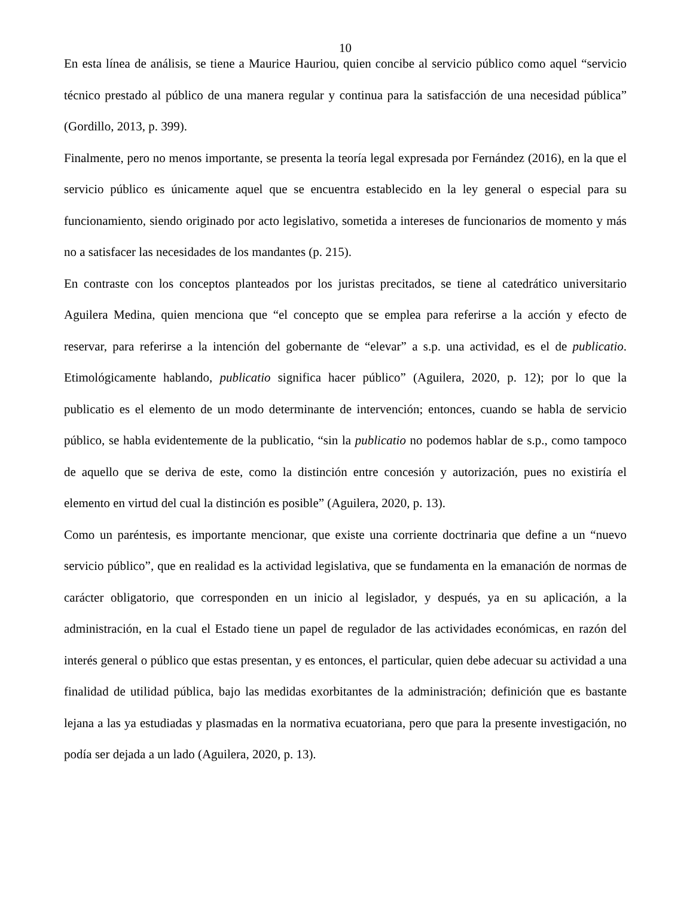10
En esta línea de análisis, se tiene a Maurice Hauriou, quien concibe al servicio público como aquel “servicio técnico prestado al público de una manera regular y continua para la satisfacción de una necesidad pública” (Gordillo, 2013, p. 399).
Finalmente, pero no menos importante, se presenta la teoría legal expresada por Fernández (2016), en la que el servicio público es únicamente aquel que se encuentra establecido en la ley general o especial para su funcionamiento, siendo originado por acto legislativo, sometida a intereses de funcionarios de momento y más no a satisfacer las necesidades de los mandantes (p. 215).
En contraste con los conceptos planteados por los juristas precitados, se tiene al catedrático universitario Aguilera Medina, quien menciona que “el concepto que se emplea para referirse a la acción y efecto de reservar, para referirse a la intención del gobernante de “elevar” a s.p. una actividad, es el de publicatio. Etimológicamente hablando, publicatio significa hacer público” (Aguilera, 2020, p. 12); por lo que la publicatio es el elemento de un modo determinante de intervención; entonces, cuando se habla de servicio público, se habla evidentemente de la publicatio, “sin la publicatio no podemos hablar de s.p., como tampoco de aquello que se deriva de este, como la distinción entre concesión y autorización, pues no existiría el elemento en virtud del cual la distinción es posible” (Aguilera, 2020, p. 13).
Como un paréntesis, es importante mencionar, que existe una corriente doctrinaria que define a un “nuevo servicio público”, que en realidad es la actividad legislativa, que se fundamenta en la emanación de normas de carácter obligatorio, que corresponden en un inicio al legislador, y después, ya en su aplicación, a la administración, en la cual el Estado tiene un papel de regulador de las actividades económicas, en razón del interés general o público que estas presentan, y es entonces, el particular, quien debe adecuar su actividad a una finalidad de utilidad pública, bajo las medidas exorbitantes de la administración; definición que es bastante lejana a las ya estudiadas y plasmadas en la normativa ecuatoriana, pero que para la presente investigación, no podía ser dejada a un lado (Aguilera, 2020, p. 13).